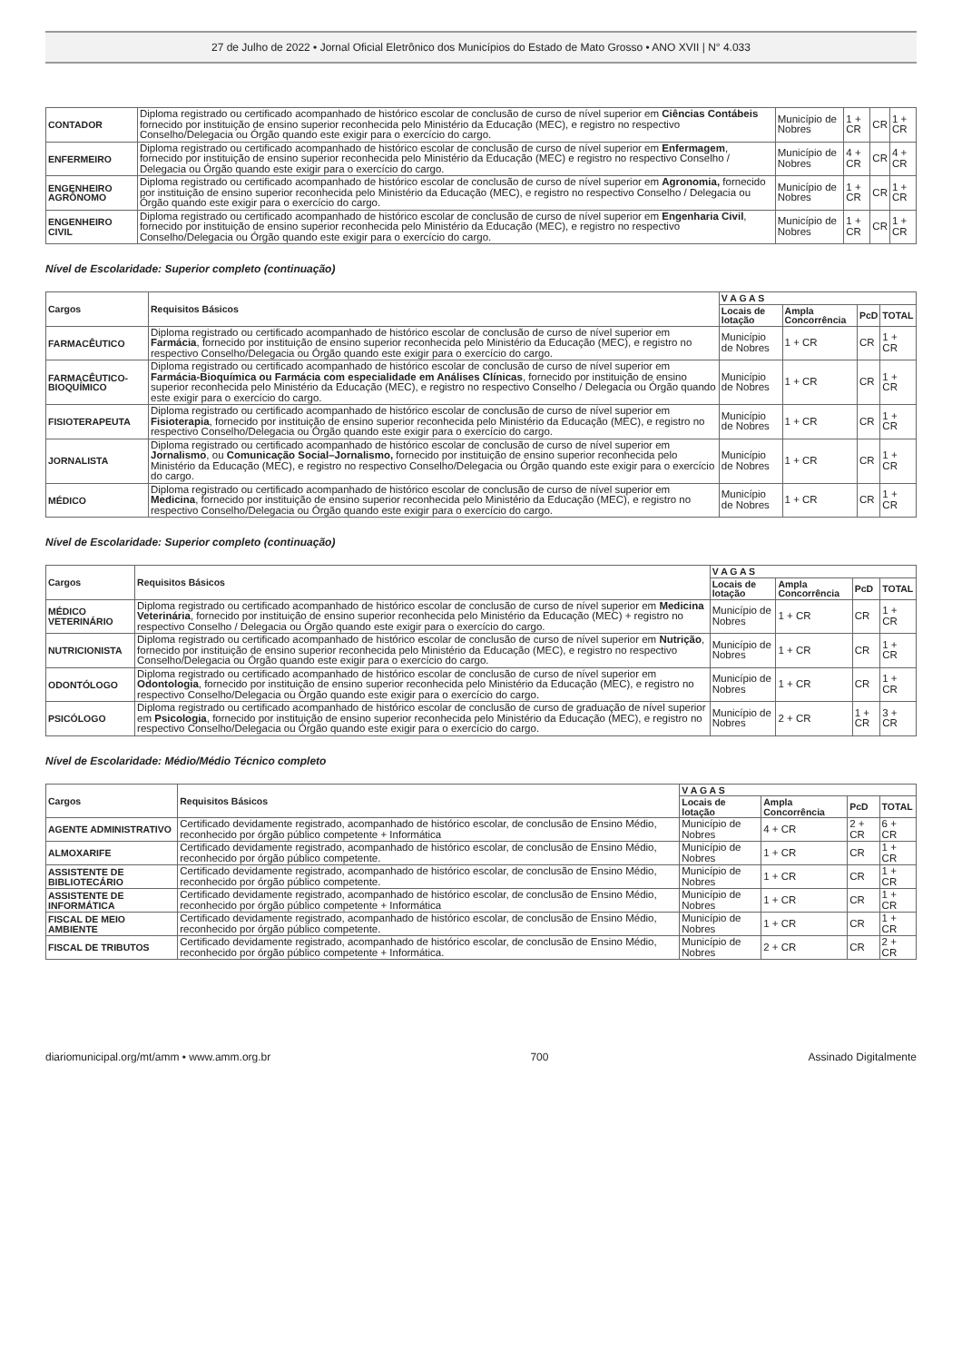27 de Julho de 2022 • Jornal Oficial Eletrônico dos Municípios do Estado de Mato Grosso • ANO XVII | N° 4.033
| CONTADOR | Diploma registrado ou certificado acompanhado de histórico escolar de conclusão de curso de nível superior em Ciências Contábeis fornecido por instituição de ensino superior reconhecida pelo Ministério da Educação (MEC), e registro no respectivo Conselho/Delegacia ou Órgão quando este exigir para o exercício do cargo. | Município de Nobres | 1 + CR | CR | 1 + CR |
| ENFERMEIRO | Diploma registrado ou certificado acompanhado de histórico escolar de conclusão de curso de nível superior em Enfermagem , fornecido por instituição de ensino superior reconhecida pelo Ministério da Educação (MEC) e registro no respectivo Conselho / Delegacia ou Órgão quando este exigir para o exercício do cargo. | Município de Nobres | 4 + CR | CR | 4 + CR |
| ENGENHEIRO AGRÔNOMO | Diploma registrado ou certificado acompanhado de histórico escolar de conclusão de curso de nível superior em Agronomia, fornecido por instituição de ensino superior reconhecida pelo Ministério da Educação (MEC), e registro no respectivo Conselho / Delegacia ou Órgão quando este exigir para o exercício do cargo. | Município de Nobres | 1 + CR | CR | 1 + CR |
| ENGENHEIRO CIVIL | Diploma registrado ou certificado acompanhado de histórico escolar de conclusão de curso de nível superior em Engenharia Civil , fornecido por instituição de ensino superior reconhecida pelo Ministério da Educação (MEC), e registro no respectivo Conselho/Delegacia ou Órgão quando este exigir para o exercício do cargo. | Município de Nobres | 1 + CR | CR | 1 + CR |
Nível de Escolaridade: Superior completo (continuação)
| Cargos | Requisitos Básicos | V A G A S | | | |
| --- | --- | --- | --- | --- | --- |
| | | Locais de lotação | Ampla Concorrência | PcD | TOTAL |
| FARMACÊUTICO | Diploma registrado ou certificado acompanhado de histórico escolar de conclusão de curso de nível superior em Farmácia , fornecido por instituição de ensino superior reconhecida pelo Ministério da Educação (MEC), e registro no respectivo Conselho/Delegacia ou Órgão quando este exigir para o exercício do cargo. | Município de Nobres | 1 + CR | CR | 1 + CR |
| FARMACÊUTICO-BIOQUÍMICO | Diploma registrado ou certificado acompanhado de histórico escolar de conclusão de curso de nível superior em Farmácia-Bioquímica ou Farmácia com especialidade em Análises Clínicas , fornecido por instituição de ensino superior reconhecida pelo Ministério da Educação (MEC), e registro no respectivo Conselho / Delegacia ou Órgão quando este exigir para o exercício do cargo. | Município de Nobres | 1 + CR | CR | 1 + CR |
| FISIOTERAPEUTA | Diploma registrado ou certificado acompanhado de histórico escolar de conclusão de curso de nível superior em Fisioterapia , fornecido por instituição de ensino superior reconhecida pelo Ministério da Educação (MEC), e registro no respectivo Conselho/Delegacia ou Órgão quando este exigir para o exercício do cargo. | Município de Nobres | 1 + CR | CR | 1 + CR |
| JORNALISTA | Diploma registrado ou certificado acompanhado de histórico escolar de conclusão de curso de nível superior em Jornalismo , ou Comunicação Social–Jornalismo, fornecido por instituição de ensino superior reconhecida pelo Ministério da Educação (MEC), e registro no respectivo Conselho/Delegacia ou Órgão quando este exigir para o exercício do cargo. | Município de Nobres | 1 + CR | CR | 1 + CR |
| MÉDICO | Diploma registrado ou certificado acompanhado de histórico escolar de conclusão de curso de nível superior em Medicina , fornecido por instituição de ensino superior reconhecida pelo Ministério da Educação (MEC), e registro no respectivo Conselho/Delegacia ou Órgão quando este exigir para o exercício do cargo. | Município de Nobres | 1 + CR | CR | 1 + CR |
Nível de Escolaridade: Superior completo (continuação)
| Cargos | Requisitos Básicos | V A G A S | | | |
| --- | --- | --- | --- | --- | --- |
| | | Locais de lotação | Ampla Concorrência | PcD | TOTAL |
| MÉDICO VETERINÁRIO | Diploma registrado ou certificado acompanhado de histórico escolar de conclusão de curso de nível superior em Medicina Veterinária , fornecido por instituição de ensino superior reconhecida pelo Ministério da Educação (MEC) + registro no respectivo Conselho / Delegacia ou Órgão quando este exigir para o exercício do cargo. | Município de Nobres | 1 + CR | CR | 1 + CR |
| NUTRICIONISTA | Diploma registrado ou certificado acompanhado de histórico escolar de conclusão de curso de nível superior em Nutrição , fornecido por instituição de ensino superior reconhecida pelo Ministério da Educação (MEC), e registro no respectivo Conselho/Delegacia ou Órgão quando este exigir para o exercício do cargo. | Município de Nobres | 1 + CR | CR | 1 + CR |
| ODONTÓLOGO | Diploma registrado ou certificado acompanhado de histórico escolar de conclusão de curso de nível superior em Odontologia , fornecido por instituição de ensino superior reconhecida pelo Ministério da Educação (MEC), e registro no respectivo Conselho/Delegacia ou Órgão quando este exigir para o exercício do cargo. | Município de Nobres | 1 + CR | CR | 1 + CR |
| PSICÓLOGO | Diploma registrado ou certificado acompanhado de histórico escolar de conclusão de curso de graduação de nível superior em Psicologia , fornecido por instituição de ensino superior reconhecida pelo Ministério da Educação (MEC), e registro no respectivo Conselho/Delegacia ou Órgão quando este exigir para o exercício do cargo. | Município de Nobres | 2 + CR | 1 + CR | 3 + CR |
Nível de Escolaridade: Médio/Médio Técnico completo
| Cargos | Requisitos Básicos | V A G A S | | | |
| --- | --- | --- | --- | --- | --- |
| | | Locais de lotação | Ampla Concorrência | PcD | TOTAL |
| AGENTE ADMINISTRATIVO | Certificado devidamente registrado, acompanhado de histórico escolar, de conclusão de Ensino Médio, reconhecido por órgão público competente + Informática | Município de Nobres | 4 + CR | 2 + CR | 6 + CR |
| ALMOXARIFE | Certificado devidamente registrado, acompanhado de histórico escolar, de conclusão de Ensino Médio, reconhecido por órgão público competente. | Município de Nobres | 1 + CR | CR | 1 + CR |
| ASSISTENTE DE BIBLIOTECÁRIO | Certificado devidamente registrado, acompanhado de histórico escolar, de conclusão de Ensino Médio, reconhecido por órgão público competente. | Município de Nobres | 1 + CR | CR | 1 + CR |
| ASSISTENTE DE INFORMÁTICA | Certificado devidamente registrado, acompanhado de histórico escolar, de conclusão de Ensino Médio, reconhecido por órgão público competente + Informática | Município de Nobres | 1 + CR | CR | 1 + CR |
| FISCAL DE MEIO AMBIENTE | Certificado devidamente registrado, acompanhado de histórico escolar, de conclusão de Ensino Médio, reconhecido por órgão público competente. | Município de Nobres | 1 + CR | CR | 1 + CR |
| FISCAL DE TRIBUTOS | Certificado devidamente registrado, acompanhado de histórico escolar, de conclusão de Ensino Médio, reconhecido por órgão público competente + Informática. | Município de Nobres | 2 + CR | CR | 2 + CR |
diariomunicipal.org/mt/amm • www.amm.org.br 700 Assinado Digitalmente